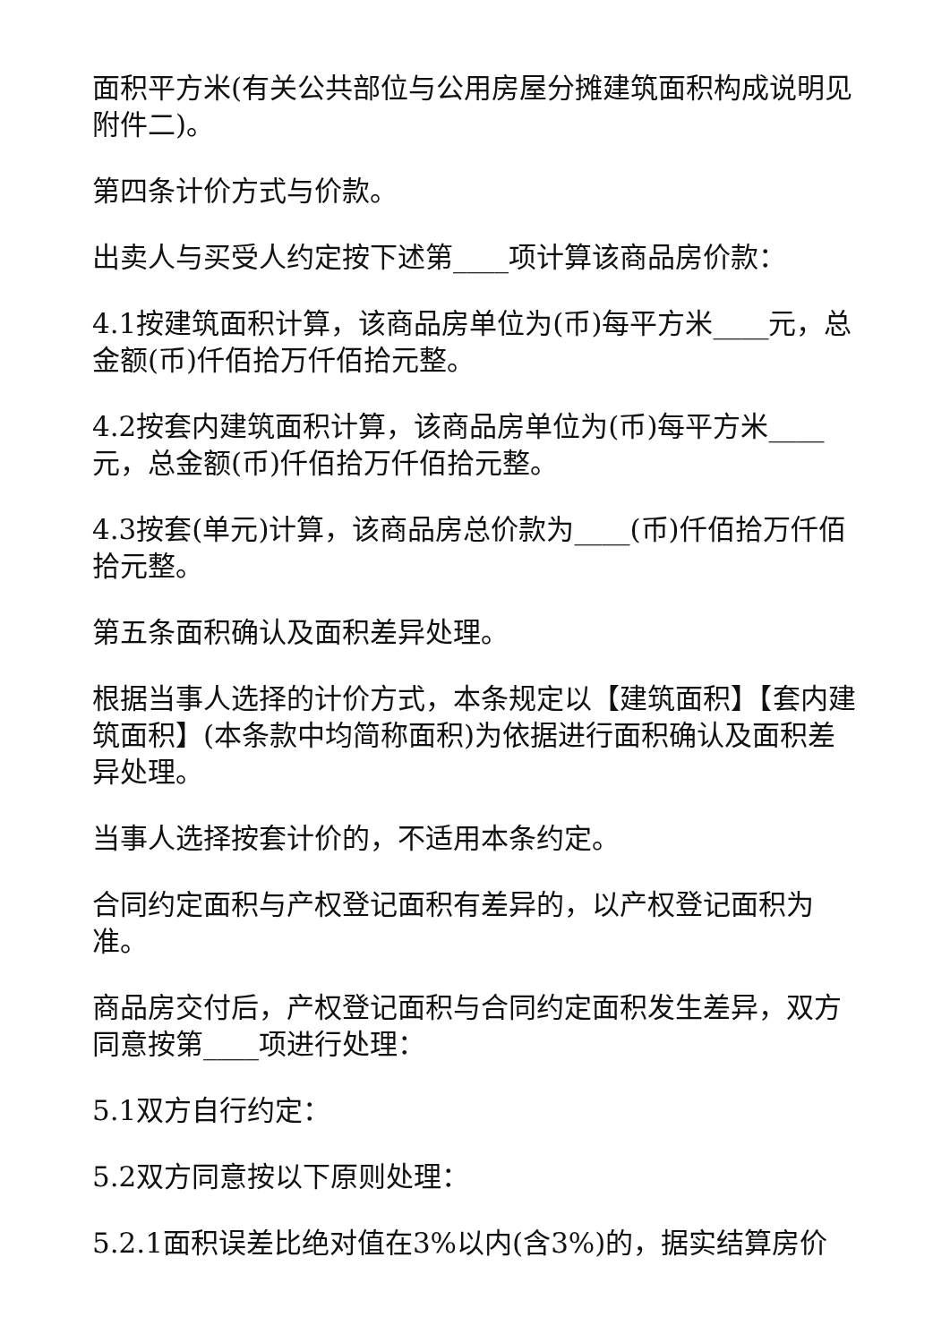面积平方米(有关公共部位与公用房屋分摊建筑面积构成说明见附件二)。
第四条计价方式与价款。
出卖人与买受人约定按下述第____项计算该商品房价款：
4.1按建筑面积计算，该商品房单位为(币)每平方米____元，总金额(币)仟佰拾万仟佰拾元整。
4.2按套内建筑面积计算，该商品房单位为(币)每平方米____元，总金额(币)仟佰拾万仟佰拾元整。
4.3按套(单元)计算，该商品房总价款为____(币)仟佰拾万仟佰拾元整。
第五条面积确认及面积差异处理。
根据当事人选择的计价方式，本条规定以【建筑面积】【套内建筑面积】(本条款中均简称面积)为依据进行面积确认及面积差异处理。
当事人选择按套计价的，不适用本条约定。
合同约定面积与产权登记面积有差异的，以产权登记面积为准。
商品房交付后，产权登记面积与合同约定面积发生差异，双方同意按第____项进行处理：
5.1双方自行约定：
5.2双方同意按以下原则处理：
5.2.1面积误差比绝对值在3%以内(含3%)的，据实结算房价